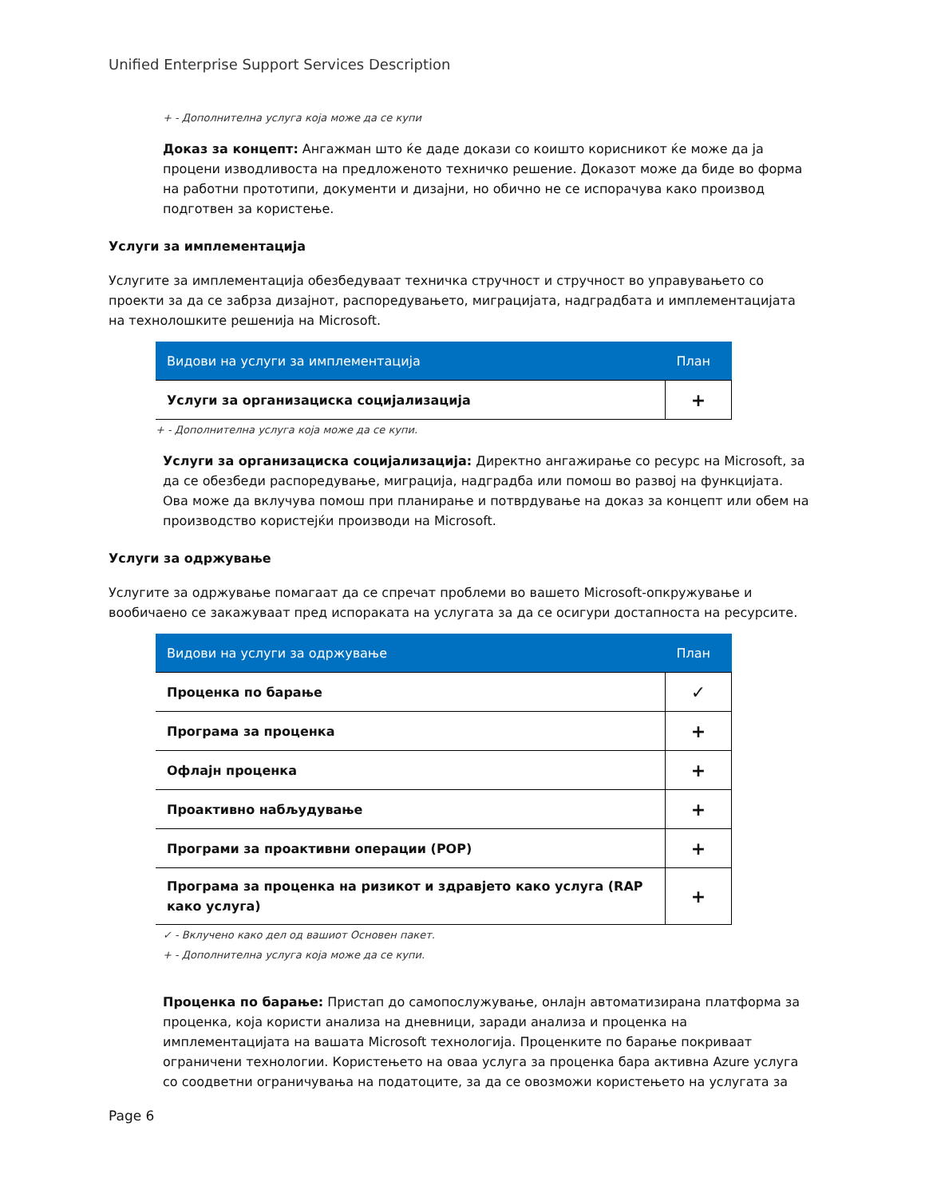Unified Enterprise Support Services Description
+ - Дополнителна услуга која може да се купи
Доказ за концепт: Ангажман што ќе даде докази со коишто корисникот ќе може да ја процени изводливоста на предложеното техничко решение. Доказот може да биде во форма на работни прототипи, документи и дизајни, но обично не се испорачува како производ подготвен за користење.
Услуги за имплементација
Услугите за имплементација обезбедуваат техничка стручност и стручност во управувањето со проекти за да се забрза дизајнот, распоредувањето, миграцијата, надградбата и имплементацијата на технолошките решенија на Microsoft.
| Видови на услуги за имплементација | План |
| --- | --- |
| Услуги за организациска социјализација | + |
+ - Дополнителна услуга која може да се купи.
Услуги за организациска социјализација: Директно ангажирање со ресурс на Microsoft, за да се обезбеди распоредување, миграција, надградба или помош во развој на функцијата. Ова може да вклучува помош при планирање и потврдување на доказ за концепт или обем на производство користејќи производи на Microsoft.
Услуги за одржување
Услугите за одржување помагаат да се спречат проблеми во вашето Microsoft-опкружување и вообичаено се закажуваат пред испораката на услугата за да се осигури достапноста на ресурсите.
| Видови на услуги за одржување | План |
| --- | --- |
| Проценка по барање | ✓ |
| Програма за проценка | + |
| Офлајн проценка | + |
| Проактивно набљудување | + |
| Програми за проактивни операции (POP) | + |
| Програма за проценка на ризикот и здравјето како услуга (RAP како услуга) | + |
✓ - Вклучено како дел од вашиот Основен пакет.
+ - Дополнителна услуга која може да се купи.
Проценка по барање: Пристап до самопослужување, онлајн автоматизирана платформа за проценка, која користи анализа на дневници, заради анализа и проценка на имплементацијата на вашата Microsoft технологија. Проценките по барање покриваат ограничени технологии. Користењето на оваа услуга за проценка бара активна Azure услуга со соодветни ограничувања на податоците, за да се овозможи користењето на услугата за
Page 6